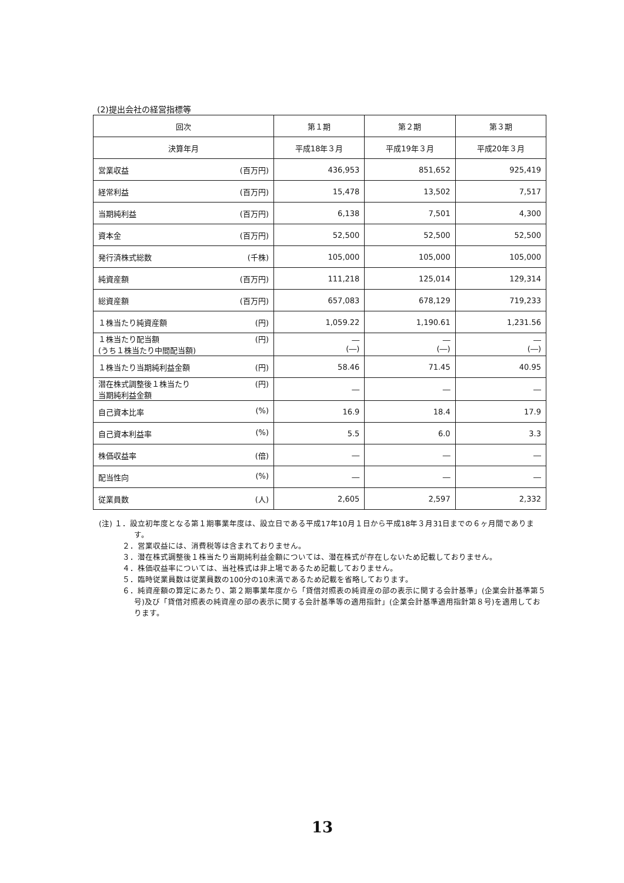(2)提出会社の経営指標等
| 回次 | 第１期 | 第２期 | 第３期 |
| --- | --- | --- | --- |
| 決算年月 | 平成18年３月 | 平成19年３月 | 平成20年３月 |
| 営業収益 (百万円) | 436,953 | 851,652 | 925,419 |
| 経常利益 (百万円) | 15,478 | 13,502 | 7,517 |
| 当期純利益 (百万円) | 6,138 | 7,501 | 4,300 |
| 資本金 (百万円) | 52,500 | 52,500 | 52,500 |
| 発行済株式総数 (千株) | 105,000 | 105,000 | 105,000 |
| 純資産額 (百万円) | 111,218 | 125,014 | 129,314 |
| 総資産額 (百万円) | 657,083 | 678,129 | 719,233 |
| １株当たり純資産額 (円) | 1,059.22 | 1,190.61 | 1,231.56 |
| １株当たり配当額 (うち１株当たり中間配当額) (円) | ― (―) | ― (―) | ― (―) |
| １株当たり当期純利益金額 (円) | 58.46 | 71.45 | 40.95 |
| 潜在株式調整後１株当たり 当期純利益金額 (円) | ― | ― | ― |
| 自己資本比率 (%) | 16.9 | 18.4 | 17.9 |
| 自己資本利益率 (%) | 5.5 | 6.0 | 3.3 |
| 株価収益率 (倍) | ― | ― | ― |
| 配当性向 (%) | ― | ― | ― |
| 従業員数 (人) | 2,605 | 2,597 | 2,332 |
(注) １．設立初年度となる第１期事業年度は、設立日である平成17年10月１日から平成18年３月31日までの６ヶ月間であります。
２．営業収益には、消費税等は含まれておりません。
３．潜在株式調整後１株当たり当期純利益金額については、潜在株式が存在しないため記載しておりません。
４．株価収益率については、当社株式は非上場であるため記載しておりません。
５．臨時従業員数は従業員数の100分の10未満であるため記載を省略しております。
６．純資産額の算定にあたり、第２期事業年度から「貸借対照表の純資産の部の表示に関する会計基準」(企業会計基準第５号)及び「貸借対照表の純資産の部の表示に関する会計基準等の適用指針」(企業会計基準適用指針第８号)を適用しております。
13